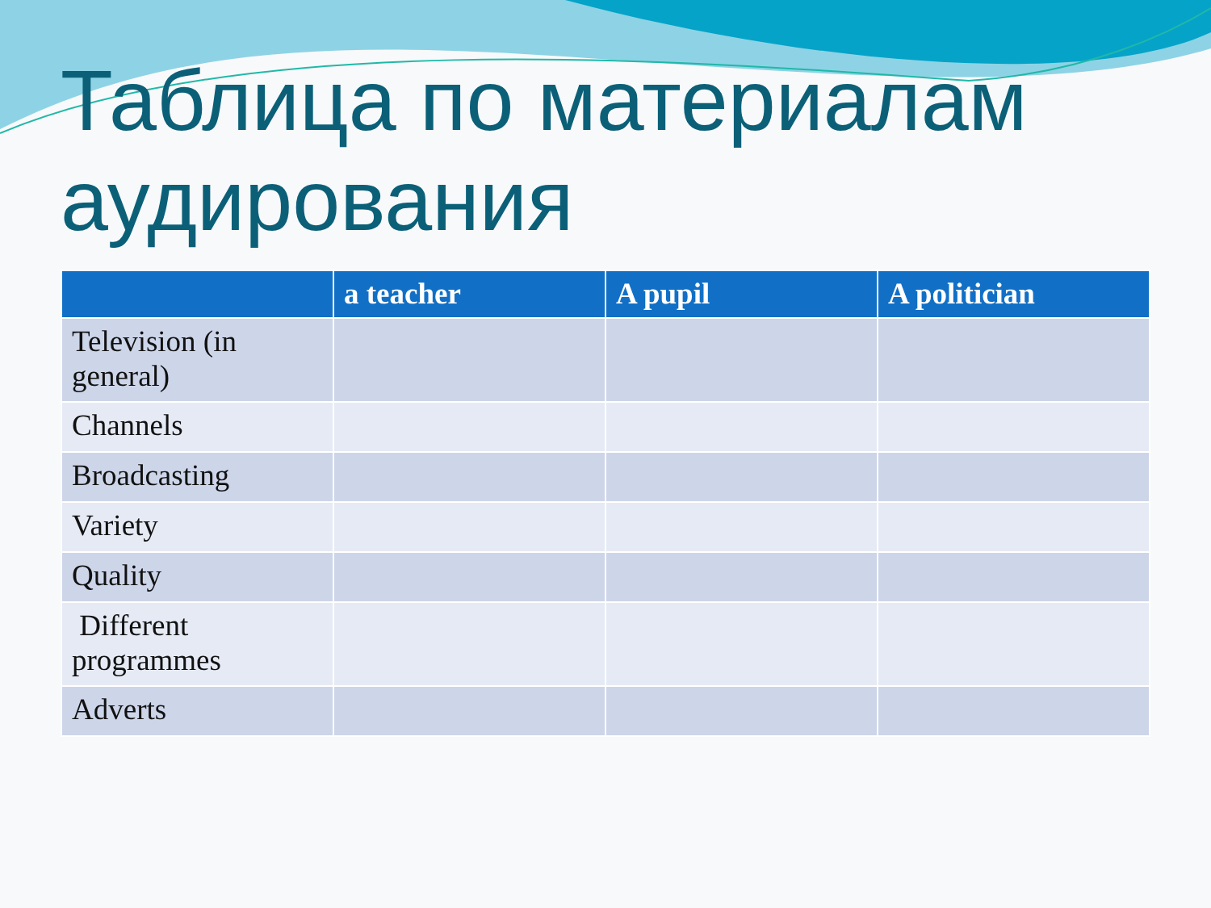Таблица по материалам аудирования
| | a teacher | A pupil | A politician |
| --- | --- | --- | --- |
| Television (in general) | | | |
| Channels | | | |
| Broadcasting | | | |
| Variety | | | |
| Quality | | | |
| Different programmes | | | |
| Adverts | | | |